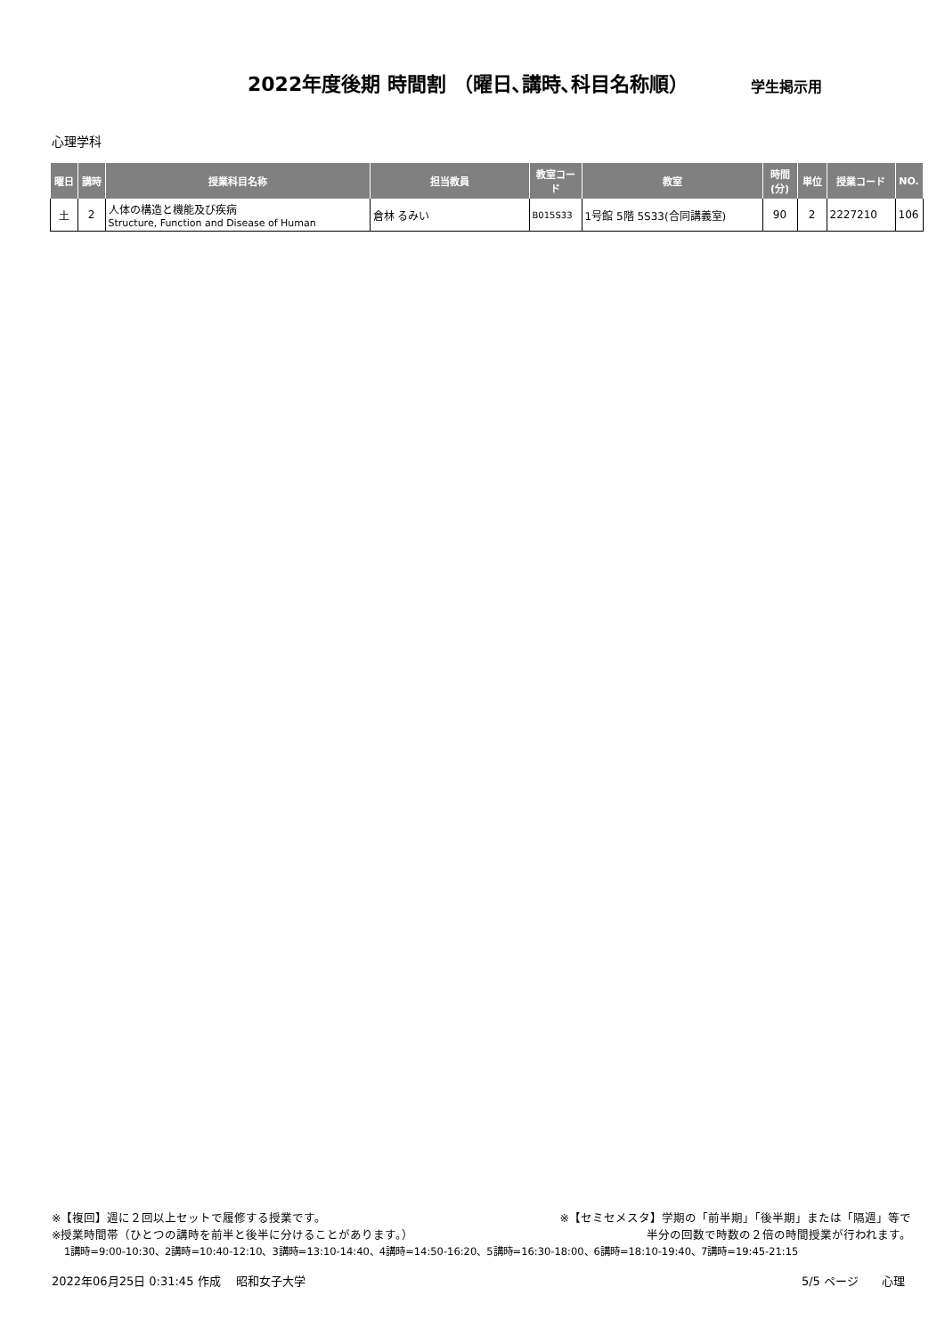2022年度後期 時間割 （曜日､講時､科目名称順）
学生掲示用
心理学科
| 曜日 | 講時 | 授業科目名称 | 担当教員 | 教室コード | 教室 | 時間 (分) | 単位 | 授業コード | NO. |
| --- | --- | --- | --- | --- | --- | --- | --- | --- | --- |
| 土 | 2 | 人体の構造と機能及び疾病 Structure, Function and Disease of Human | 倉林 るみい | B015S33 | 1号館 5階 5S33(合同講義室) | 90 | 2 | 2227210 | 106 |
※【複回】週に２回以上セットで履修する授業です。 ※【セミセメスタ】学期の「前半期」「後半期」または「隔週」等で
※授業時間帯（ひとつの講時を前半と後半に分けることがあります。） 半分の回数で時数の２倍の時間授業が行われます。
1講時=9:00-10:30、2講時=10:40-12:10、3講時=13:10-14:40、4講時=14:50-16:20、5講時=16:30-18:00、6講時=18:10-19:40、7講時=19:45-21:15
2022年06月25日 0:31:45 作成　 昭和女子大学 5/5 ページ　　心理